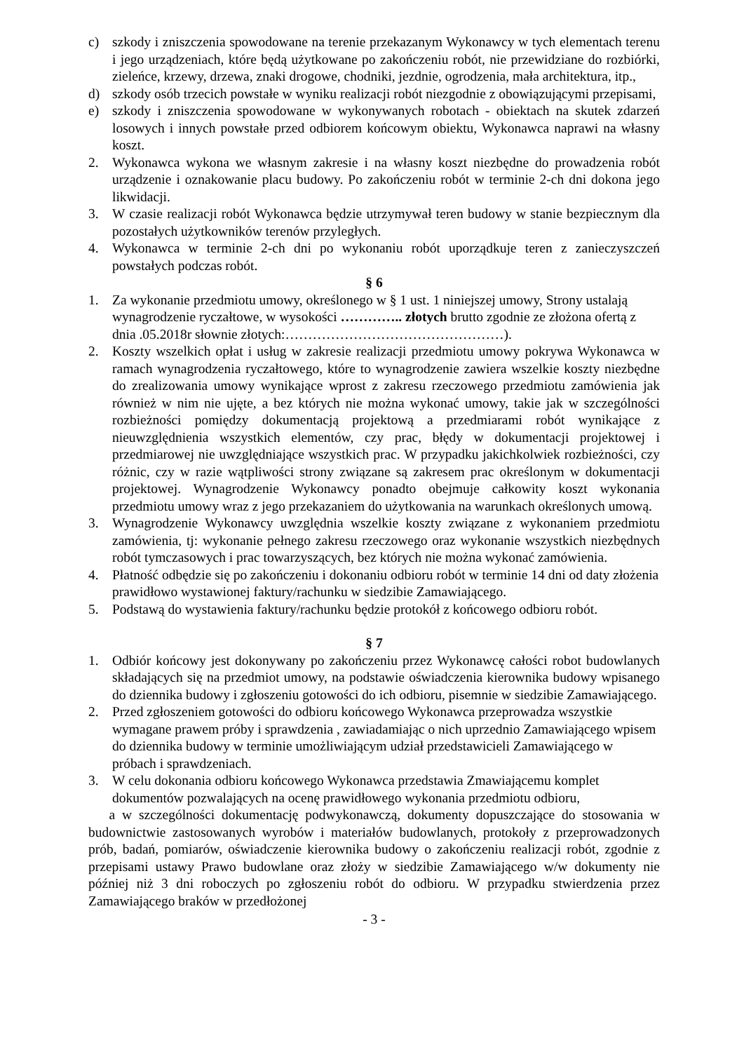c) szkody i zniszczenia spowodowane na terenie przekazanym Wykonawcy w tych elementach terenu i jego urządzeniach, które będą użytkowane po zakończeniu robót, nie przewidziane do rozbiórki, zieleńce, krzewy, drzewa, znaki drogowe, chodniki, jezdnie, ogrodzenia, mała architektura, itp.,
d) szkody osób trzecich powstałe w wyniku realizacji robót niezgodnie z obowiązującymi przepisami,
e) szkody i zniszczenia spowodowane w wykonywanych robotach - obiektach na skutek zdarzeń losowych i innych powstałe przed odbiorem końcowym obiektu, Wykonawca naprawi na własny koszt.
2. Wykonawca wykona we własnym zakresie i na własny koszt niezbędne do prowadzenia robót urządzenie i oznakowanie placu budowy. Po zakończeniu robót w terminie 2-ch dni dokona jego likwidacji.
3. W czasie realizacji robót Wykonawca będzie utrzymywał teren budowy w stanie bezpiecznym dla pozostałych użytkowników terenów przyległych.
4. Wykonawca w terminie 2-ch dni po wykonaniu robót uporządkuje teren z zanieczyszczeń powstałych podczas robót.
§ 6
1. Za wykonanie przedmiotu umowy, określonego w § 1 ust. 1 niniejszej umowy, Strony ustalają wynagrodzenie ryczałtowe, w wysokości ………….. złotych brutto zgodnie ze złożona ofertą z dnia .05.2018r słownie złotych:…………………………………………).
2. Koszty wszelkich opłat i usług w zakresie realizacji przedmiotu umowy pokrywa Wykonawca w ramach wynagrodzenia ryczałtowego, które to wynagrodzenie zawiera wszelkie koszty niezbędne do zrealizowania umowy wynikające wprost z zakresu rzeczowego przedmiotu zamówienia jak również w nim nie ujęte, a bez których nie można wykonać umowy, takie jak w szczególności rozbieżności pomiędzy dokumentacją projektową a przedmiarami robót wynikające z nieuwzględnienia wszystkich elementów, czy prac, błędy w dokumentacji projektowej i przedmiarowej nie uwzględniające wszystkich prac. W przypadku jakichkolwiek rozbieżności, czy różnic, czy w razie wątpliwości strony związane są zakresem prac określonym w dokumentacji projektowej. Wynagrodzenie Wykonawcy ponadto obejmuje całkowity koszt wykonania przedmiotu umowy wraz z jego przekazaniem do użytkowania na warunkach określonych umową.
3. Wynagrodzenie Wykonawcy uwzględnia wszelkie koszty związane z wykonaniem przedmiotu zamówienia, tj: wykonanie pełnego zakresu rzeczowego oraz wykonanie wszystkich niezbędnych robót tymczasowych i prac towarzyszących, bez których nie można wykonać zamówienia.
4. Płatność odbędzie się po zakończeniu i dokonaniu odbioru robót w terminie 14 dni od daty złożenia prawidłowo wystawionej faktury/rachunku w siedzibie Zamawiającego.
5. Podstawą do wystawienia faktury/rachunku będzie protokół z końcowego odbioru robót.
§ 7
1. Odbiór końcowy jest dokonywany po zakończeniu przez Wykonawcę całości robot budowlanych składających się na przedmiot umowy, na podstawie oświadczenia kierownika budowy wpisanego do dziennika budowy i zgłoszeniu gotowości do ich odbioru, pisemnie w siedzibie Zamawiającego.
2. Przed zgłoszeniem gotowości do odbioru końcowego Wykonawca przeprowadza wszystkie wymagane prawem próby i sprawdzenia , zawiadamiając o nich uprzednio Zamawiającego wpisem do dziennika budowy w terminie umożliwiającym udział przedstawicieli Zamawiającego w próbach i sprawdzeniach.
3. W celu dokonania odbioru końcowego Wykonawca przedstawia Zmawiającemu komplet dokumentów pozwalających na ocenę prawidłowego wykonania przedmiotu odbioru,
a w szczególności dokumentację podwykonawczą, dokumenty dopuszczające do stosowania w budownictwie zastosowanych wyrobów i materiałów budowlanych, protokoły z przeprowadzonych prób, badań, pomiarów, oświadczenie kierownika budowy o zakończeniu realizacji robót, zgodnie z przepisami ustawy Prawo budowlane oraz złoży w siedzibie Zamawiającego w/w dokumenty nie później niż 3 dni roboczych po zgłoszeniu robót do odbioru. W przypadku stwierdzenia przez Zamawiającego braków w przedłożonej
- 3 -